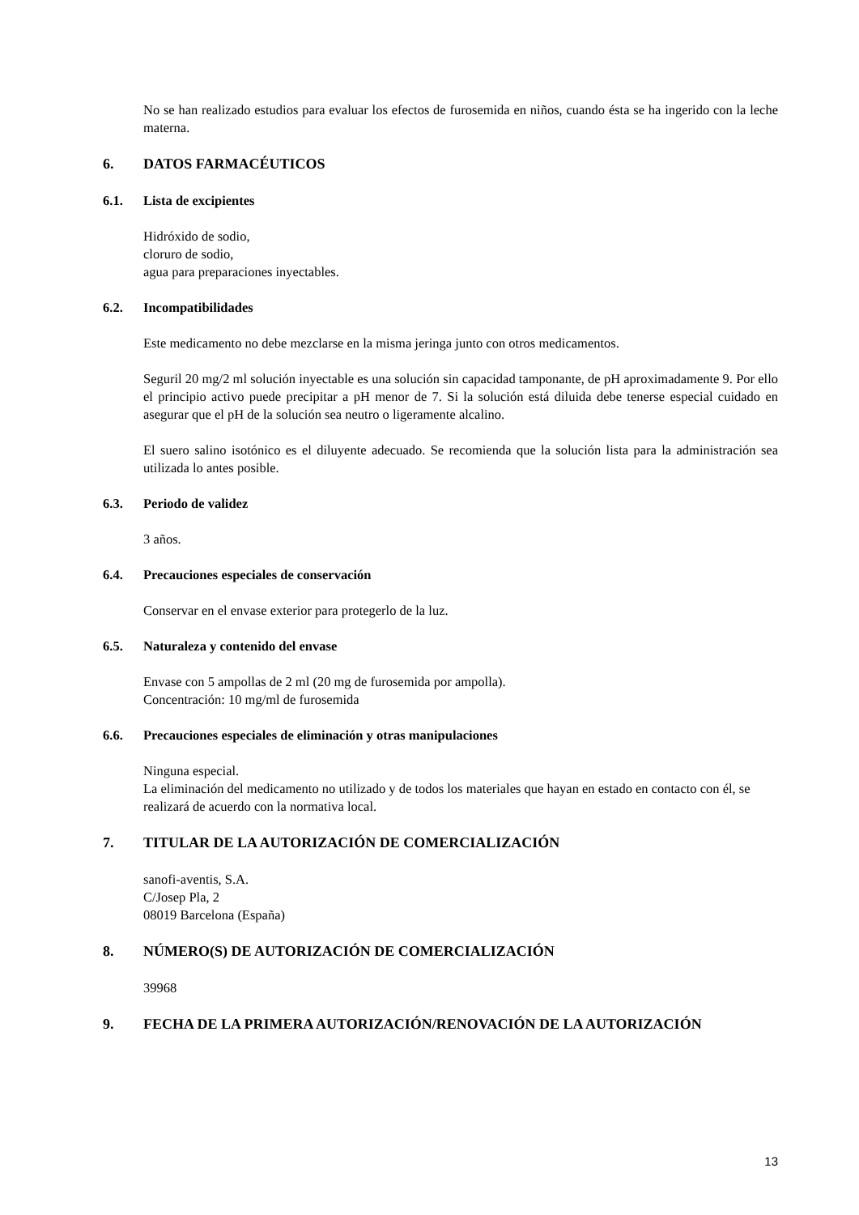No se han realizado estudios para evaluar los efectos de furosemida en niños, cuando ésta se ha ingerido con la leche materna.
6. DATOS FARMACÉUTICOS
6.1. Lista de excipientes
Hidróxido de sodio,
cloruro de sodio,
agua para preparaciones inyectables.
6.2. Incompatibilidades
Este medicamento no debe mezclarse en la misma jeringa junto con otros medicamentos.
Seguril 20 mg/2 ml solución inyectable es una solución sin capacidad tamponante, de pH aproximadamente 9. Por ello el principio activo puede precipitar a pH menor de 7. Si la solución está diluida debe tenerse especial cuidado en asegurar que el pH de la solución sea neutro o ligeramente alcalino.
El suero salino isotónico es el diluyente adecuado. Se recomienda que la solución lista para la administración sea utilizada lo antes posible.
6.3. Periodo de validez
3 años.
6.4. Precauciones especiales de conservación
Conservar en el envase exterior para protegerlo de la luz.
6.5. Naturaleza y contenido del envase
Envase con 5 ampollas de 2 ml (20 mg de furosemida por ampolla).
Concentración: 10 mg/ml de furosemida
6.6. Precauciones especiales de eliminación y otras manipulaciones
Ninguna especial.
La eliminación del medicamento no utilizado y de todos los materiales que hayan en estado en contacto con él, se realizará de acuerdo con la normativa local.
7. TITULAR DE LA AUTORIZACIÓN DE COMERCIALIZACIÓN
sanofi-aventis, S.A.
C/Josep Pla, 2
08019 Barcelona (España)
8. NÚMERO(S) DE AUTORIZACIÓN DE COMERCIALIZACIÓN
39968
9. FECHA DE LA PRIMERA AUTORIZACIÓN/RENOVACIÓN DE LA AUTORIZACIÓN
13